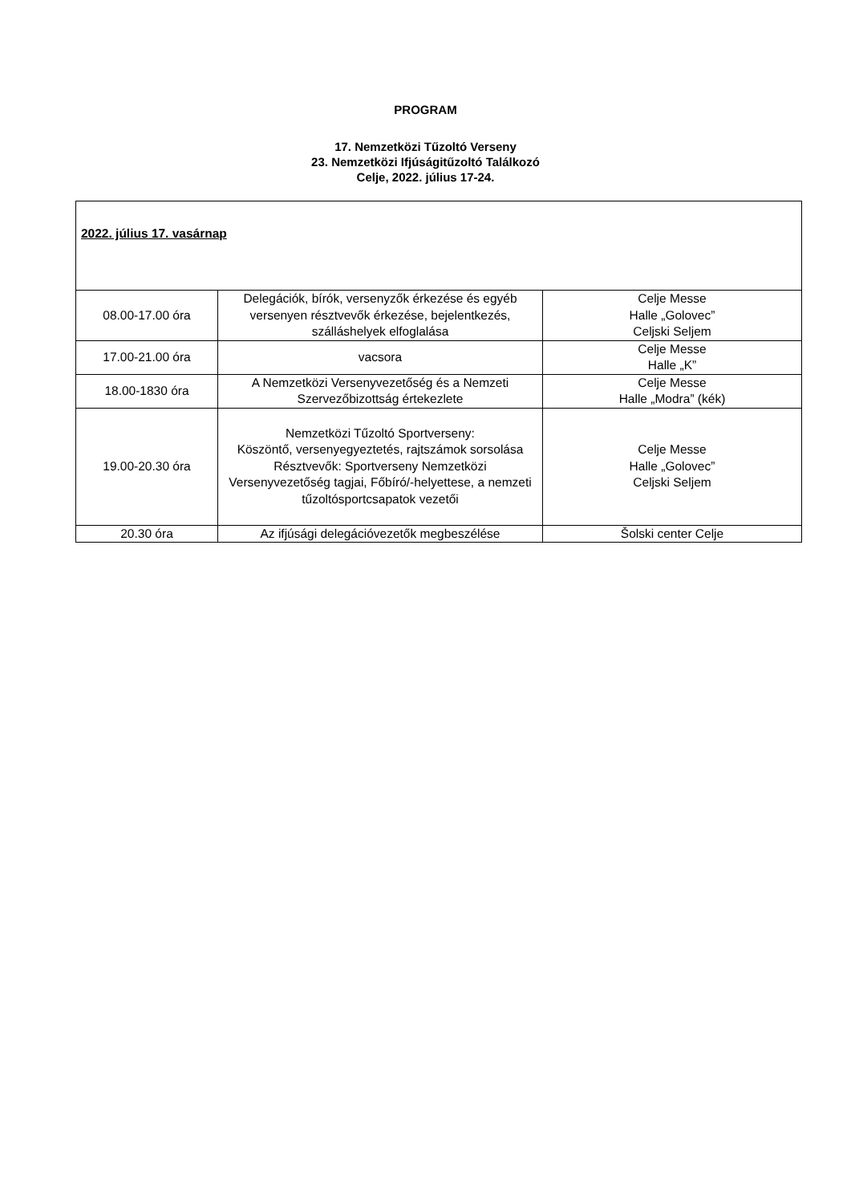PROGRAM
17. Nemzetközi Tűzoltó Verseny
23. Nemzetközi Ifjúságitűzoltó Találkozó
Celje, 2022. július 17-24.
| 2022. július 17. vasárnap | | |
| 08.00-17.00 óra | Delegációk, bírók, versenyzők érkezése és egyéb versenyen résztvevők érkezése, bejelentkezés, szálláshelyek elfoglalása | Celje Messe Halle „Golovec” Celjski Seljem |
| 17.00-21.00 óra | vacsora | Celje Messe Halle „K” |
| 18.00-1830 óra | A Nemzetközi Versenyvezetőség és a Nemzeti Szervezőbizottság értekezlete | Celje Messe Halle „Modra” (kék) |
| 19.00-20.30 óra | Nemzetközi Tűzoltó Sportverseny: Köszöntő, versenyegyeztetés, rajtszámok sorsolása Résztvevők: Sportverseny Nemzetközi Versenyvezetőség tagjai, Főbíró/-helyettese, a nemzeti tűzoltósportcsapatok vezetői | Celje Messe Halle „Golovec” Celjski Seljem |
| 20.30 óra | Az ifjúsági delegációvezetők megbeszélése | Šolski center Celje |